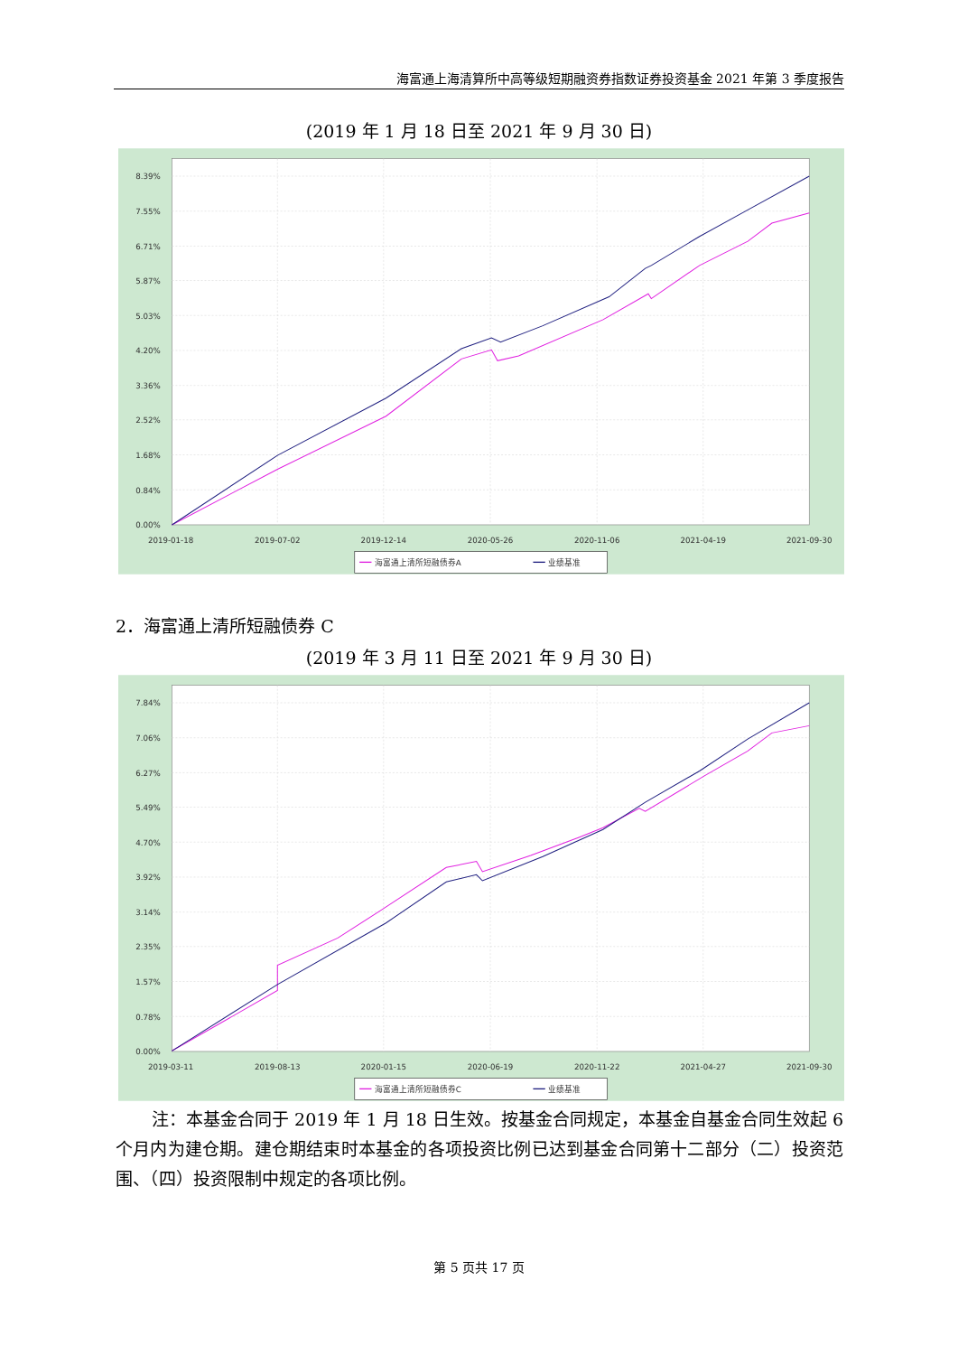海富通上海清算所中高等级短期融资券指数证券投资基金 2021 年第 3 季度报告
(2019 年 1 月 18 日至 2021 年 9 月 30 日)
8.39%
7.55%
6.71%
5.87%
5.03%
4.20%
3.36%
2.52%
1.68%
0.84%
0.00%
2019-01-18
2019-07-02
2019-12-14
2020-05-26
2020-11-06
2021-04-19
2021-09-30
海富通上清所短融债券A
业绩基准
2．海富通上清所短融债券 C
(2019 年 3 月 11 日至 2021 年 9 月 30 日)
7.84%
7.06%
6.27%
5.49%
4.70%
3.92%
3.14%
2.35%
1.57%
0.78%
0.00%
2019-03-11
2019-08-13
2020-01-15
2020-06-19
2020-11-22
2021-04-27
2021-09-30
海富通上清所短融债券C
业绩基准
注：本基金合同于 2019 年 1 月 18 日生效。按基金合同规定，本基金自基金合同生效起 6 个月内为建仓期。建仓期结束时本基金的各项投资比例已达到基金合同第十二部分（二）投资范围、（四）投资限制中规定的各项比例。
第 5 页共 17 页